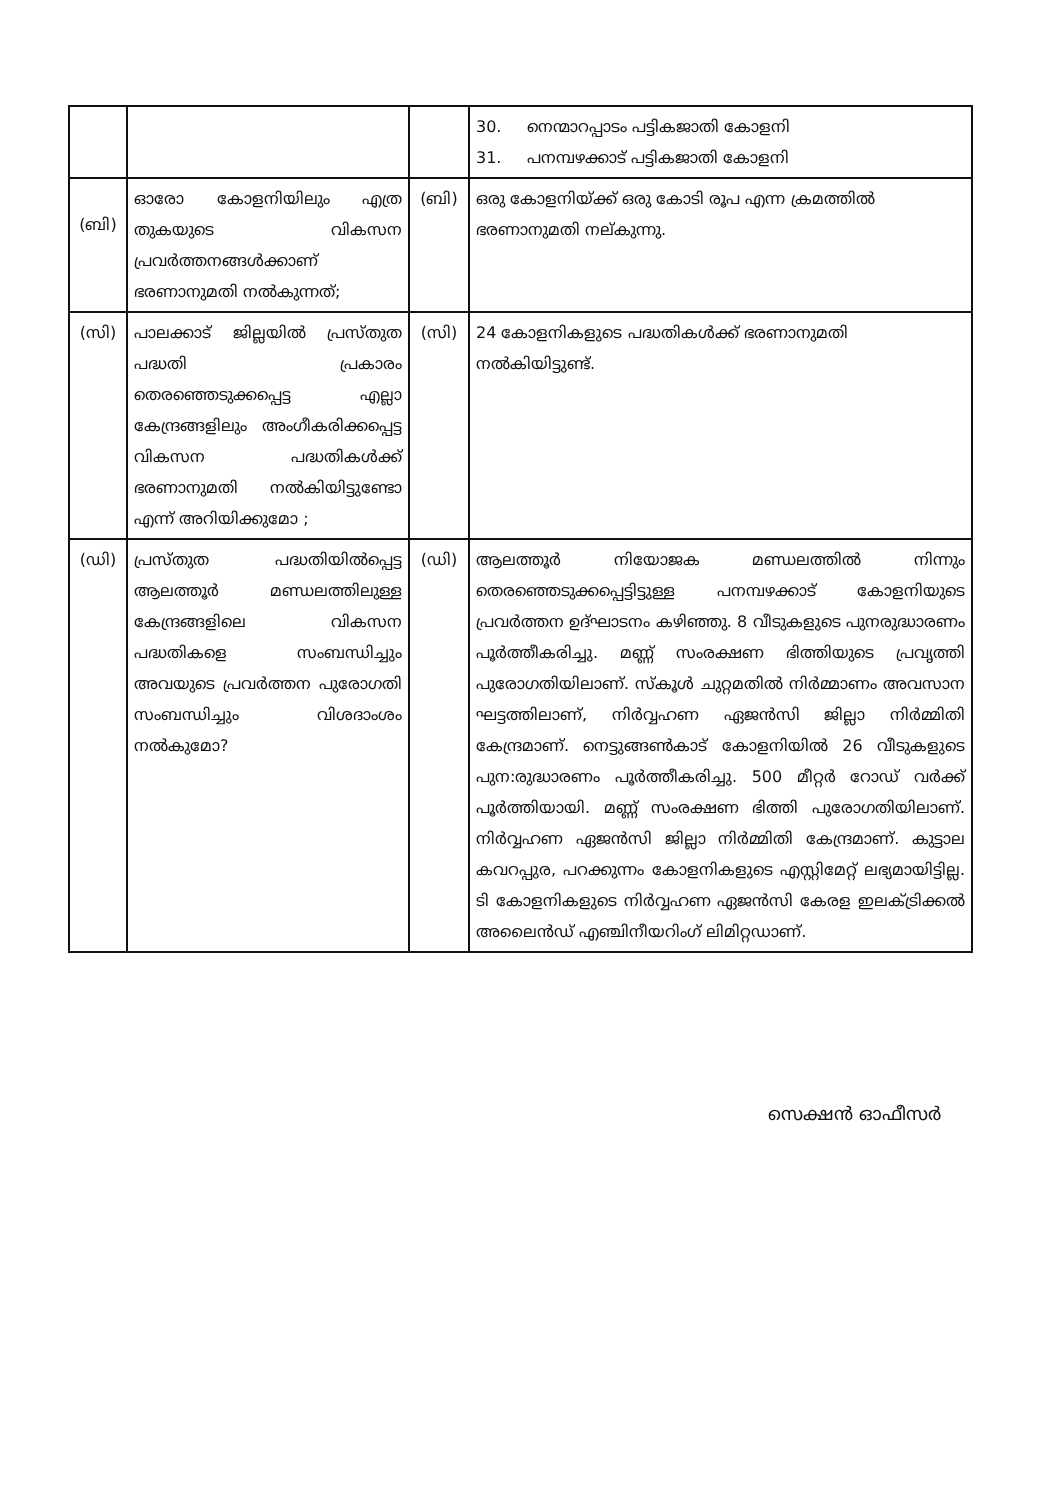| | | | 30. നെന്മാറപ്പാടം പട്ടികജാതി കോളനി 31. പനമ്പഴക്കാട് പട്ടികജാതി കോളനി |
| (ബി) | ഓരോ കോളനിയിലും എത്ര തുകയുടെ വികസന പ്രവർത്തനങ്ങൾക്കാണ് ഭരണാനുമതി നൽകുന്നത്; | (ബി) | ഒരു കോളനിയ്ക്ക് ഒരു കോടി രൂപ എന്ന ക്രമത്തിൽ ഭരണാനുമതി നല്കുന്നു. |
| (സി) | പാലക്കാട് ജില്ലയിൽ പ്രസ്തുത പദ്ധതി പ്രകാരം തെരഞ്ഞെടുക്കപ്പെട്ട എല്ലാ കേന്ദ്രങ്ങളിലും അംഗീകരിക്കപ്പെട്ട വികസന പദ്ധതികൾക്ക് ഭരണാനുമതി നൽകിയിട്ടുണ്ടോ എന്ന് അറിയിക്കുമോ ; | (സി) | 24 കോളനികളുടെ പദ്ധതികൾക്ക് ഭരണാനുമതി നൽകിയിട്ടുണ്ട്. |
| (ഡി) | പ്രസ്തുത പദ്ധതിയിൽപ്പെട്ട ആലത്തൂർ മണ്ഡലത്തിലുള്ള കേന്ദ്രങ്ങളിലെ വികസന പദ്ധതികളെ സംബന്ധിച്ചും അവയുടെ പ്രവർത്തന പുരോഗതി സംബന്ധിച്ചും വിശദാംശം നൽകുമോ? | (ഡി) | ആലത്തൂർ നിയോജക മണ്ഡലത്തിൽ നിന്നും തെരഞ്ഞെടുക്കപ്പെട്ടിട്ടുള്ള പനമ്പഴക്കാട് കോളനിയുടെ പ്രവർത്തന ഉദ്ഘാടനം കഴിഞ്ഞു. 8 വീടുകളുടെ പുനരുദ്ധാരണം പൂർത്തീകരിച്ചു. മണ്ണ് സംരക്ഷണ ഭിത്തിയുടെ പ്രവൃത്തി പുരോഗതിയിലാണ്. സ്കൂൾ ചുറ്റമതിൽ നിർമ്മാണം അവസാന ഘട്ടത്തിലാണ്, നിർവ്വഹണ ഏജൻസി ജില്ലാ നിർമ്മിതി കേന്ദ്രമാണ്. നെട്ടുങ്ങൺകാട് കോളനിയിൽ 26 വീടുകളുടെ പുന:രുദ്ധാരണം പൂർത്തീകരിച്ചു. 500 മീറ്റർ റോഡ് വർക്ക് പൂർത്തിയായി. മണ്ണ് സംരക്ഷണ ഭിത്തി പുരോഗതിയിലാണ്. നിർവ്വഹണ ഏജൻസി ജില്ലാ നിർമ്മിതി കേന്ദ്രമാണ്. കുട്ടാല കവറപ്പുര, പറക്കുന്നം കോളനികളുടെ എസ്റ്റിമേറ്റ് ലഭ്യമായിട്ടില്ല. ടി കോളനികളുടെ നിർവ്വഹണ ഏജൻസി കേരള ഇലക്ട്രിക്കൽ അലൈൻഡ് എഞ്ചിനീയറിംഗ് ലിമിറ്റഡാണ്. |
സെക്ഷൻ ഓഫീസർ